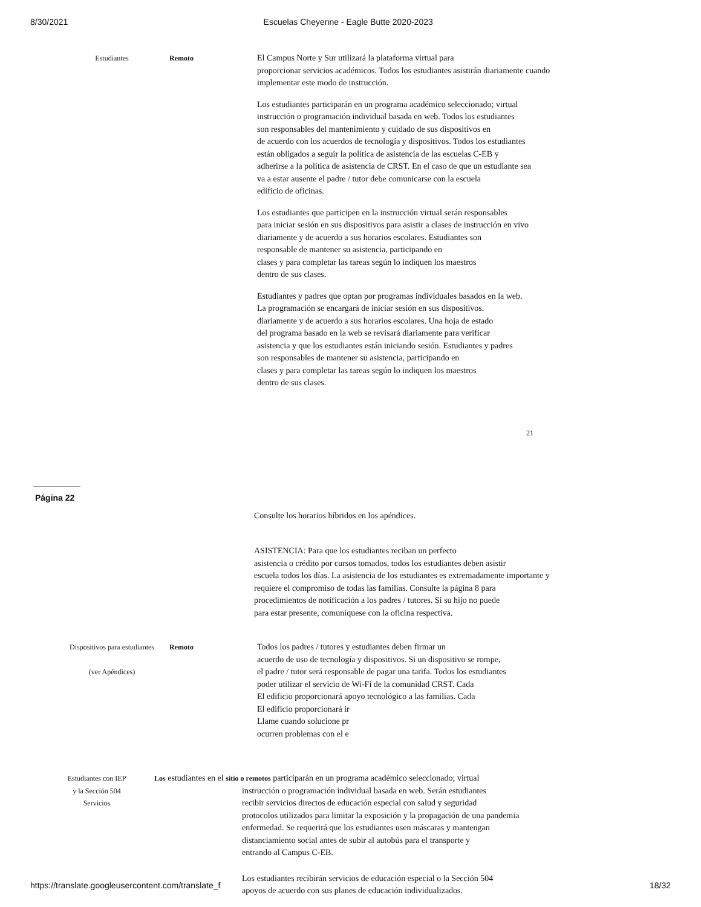8/30/2021 Escuelas Cheyenne - Eagle Butte 2020-2023
Estudiantes Remoto
El Campus Norte y Sur utilizará la plataforma virtual para
proporcionar servicios académicos. Todos los estudiantes asistirán diariamente cuando
implementar este modo de instrucción.
Los estudiantes participarán en un programa académico seleccionado; virtual
instrucción o programación individual basada en web. Todos los estudiantes
son responsables del mantenimiento y cuidado de sus dispositivos en
de acuerdo con los acuerdos de tecnología y dispositivos. Todos los estudiantes
están obligados a seguir la política de asistencia de las escuelas C-EB y
adherirse a la política de asistencia de CRST. En el caso de que un estudiante sea
va a estar ausente el padre / tutor debe comunicarse con la escuela
edificio de oficinas.
Los estudiantes que participen en la instrucción virtual serán responsables
para iniciar sesión en sus dispositivos para asistir a clases de instrucción en vivo
diariamente y de acuerdo a sus horarios escolares. Estudiantes son
responsable de mantener su asistencia, participando en
clases y para completar las tareas según lo indiquen los maestros
dentro de sus clases.
Estudiantes y padres que optan por programas individuales basados en la web.
La programación se encargará de iniciar sesión en sus dispositivos.
diariamente y de acuerdo a sus horarios escolares. Una hoja de estado
del programa basado en la web se revisará diariamente para verificar
asistencia y que los estudiantes están iniciando sesión. Estudiantes y padres
son responsables de mantener su asistencia, participando en
clases y para completar las tareas según lo indiquen los maestros
dentro de sus clases.
21
Página 22
Consulte los horarios híbridos en los apéndices.
ASISTENCIA: Para que los estudiantes reciban un perfecto
asistencia o crédito por cursos tomados, todos los estudiantes deben asistir
escuela todos los días. La asistencia de los estudiantes es extremadamente importante y
requiere el compromiso de todas las familias. Consulte la página 8 para
procedimientos de notificación a los padres / tutores. Si su hijo no puede
para estar presente, comuníquese con la oficina respectiva.
Dispositivos para estudiantes
(ver Apéndices)
Remoto
Todos los padres / tutores y estudiantes deben firmar un
acuerdo de uso de tecnología y dispositivos. Si un dispositivo se rompe,
el padre / tutor será responsable de pagar una tarifa. Todos los estudiantes
poder utilizar el servicio de Wi-Fi de la comunidad CRST. Cada
El edificio proporcionará apoyo tecnológico a las familias. Cada
El edificio proporcionará ir
Llame cuando solucione pr
ocurren problemas con el e
Estudiantes con IEP y la Sección 504 Servicios
Los estudiantes en el sitio o remotos participarán en un programa académico seleccionado; virtual
instrucción o programación individual basada en web. Serán estudiantes
recibir servicios directos de educación especial con salud y seguridad
protocolos utilizados para limitar la exposición y la propagación de una pandemia
enfermedad. Se requerirá que los estudiantes usen máscaras y mantengan
distanciamiento social antes de subir al autobús para el transporte y
entrando al Campus C-EB.
Los estudiantes recibirán servicios de educación especial o la Sección 504
apoyos de acuerdo con sus planes de educación individualizados.
https://translate.googleusercontent.com/translate_f 18/32